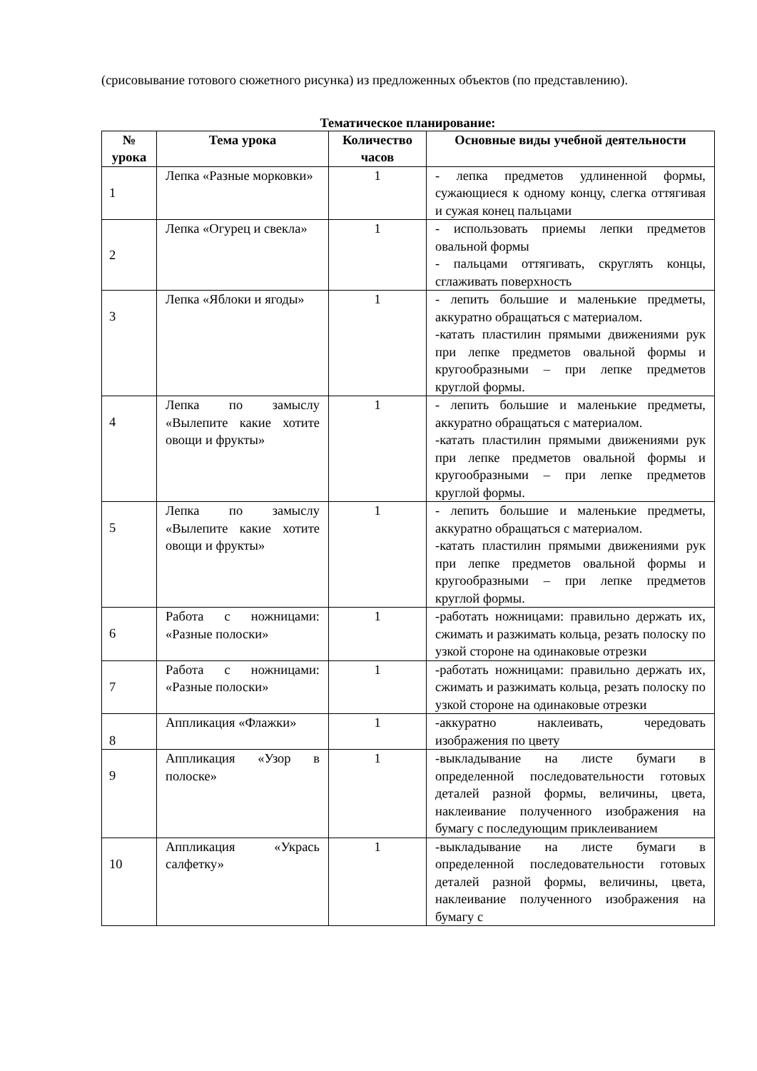(срисовывание готового сюжетного рисунка) из предложенных объектов (по представлению).
Тематическое планирование:
| № урока | Тема урока | Количество часов | Основные виды учебной деятельности |
| --- | --- | --- | --- |
| 1 | Лепка «Разные морковки» | 1 | - лепка предметов удлиненной формы, сужающиеся к одному концу, слегка оттягивая и сужая конец пальцами |
| 2 | Лепка «Огурец и свекла» | 1 | - использовать приемы лепки предметов овальной формы - пальцами оттягивать, скруглять концы, сглаживать поверхность |
| 3 | Лепка «Яблоки и ягоды» | 1 | - лепить большие и маленькие предметы, аккуратно обращаться с материалом. -катать пластилин прямыми движениями рук при лепке предметов овальной формы и кругообразными – при лепке предметов круглой формы. |
| 4 | Лепка по замыслу «Вылепите какие хотите овощи и фрукты» | 1 | - лепить большие и маленькие предметы, аккуратно обращаться с материалом. -катать пластилин прямыми движениями рук при лепке предметов овальной формы и кругообразными – при лепке предметов круглой формы. |
| 5 | Лепка по замыслу «Вылепите какие хотите овощи и фрукты» | 1 | - лепить большие и маленькие предметы, аккуратно обращаться с материалом. -катать пластилин прямыми движениями рук при лепке предметов овальной формы и кругообразными – при лепке предметов круглой формы. |
| 6 | Работа с ножницами: «Разные полоски» | 1 | -работать ножницами: правильно держать их, сжимать и разжимать кольца, резать полоску по узкой стороне на одинаковые отрезки |
| 7 | Работа с ножницами: «Разные полоски» | 1 | -работать ножницами: правильно держать их, сжимать и разжимать кольца, резать полоску по узкой стороне на одинаковые отрезки |
| 8 | Аппликация «Флажки» | 1 | -аккуратно наклеивать, чередовать изображения по цвету |
| 9 | Аппликация «Узор в полоске» | 1 | -выкладывание на листе бумаги в определенной последовательности готовых деталей разной формы, величины, цвета, наклеивание полученного изображения на бумагу с последующим приклеиванием |
| 10 | Аппликация «Укрась салфетку» | 1 | -выкладывание на листе бумаги в определенной последовательности готовых деталей разной формы, величины, цвета, наклеивание полученного изображения на бумагу с |